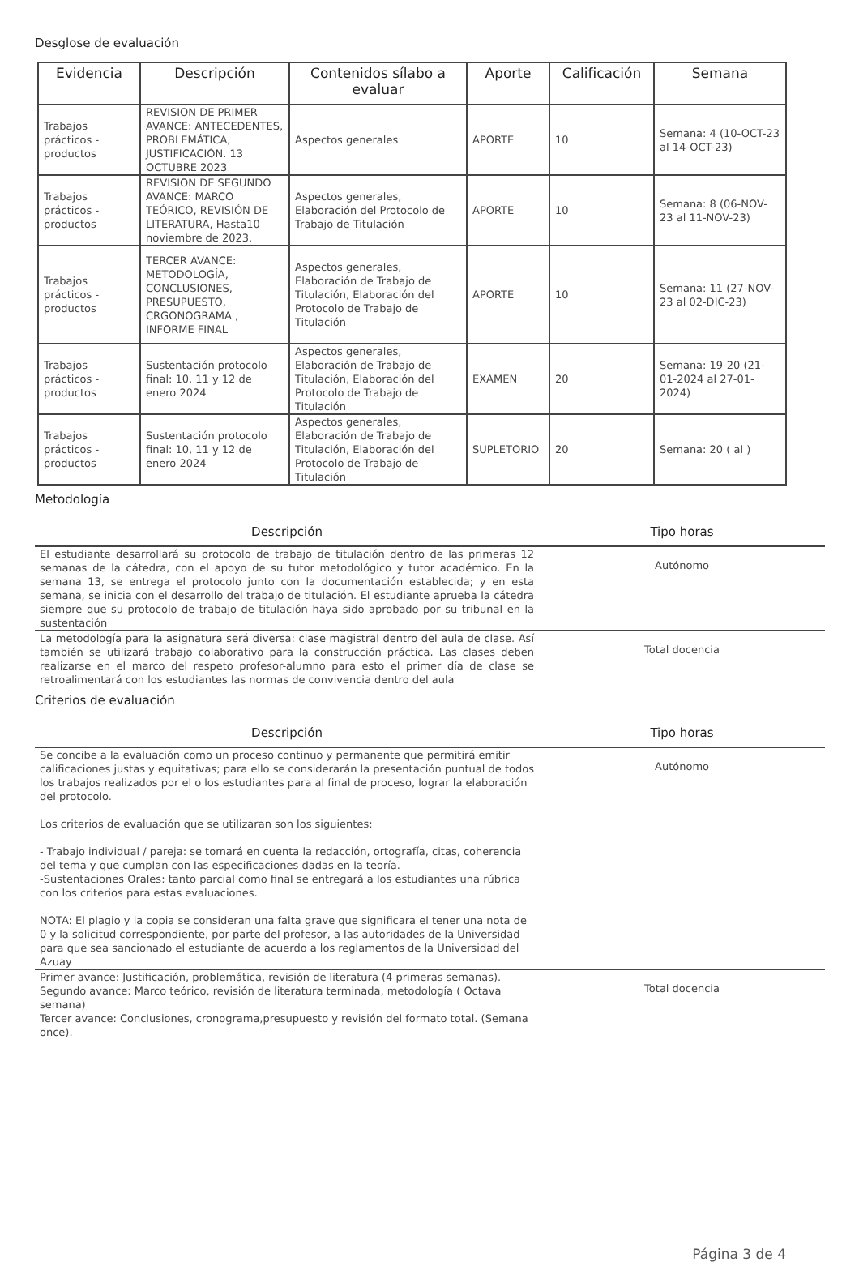Desglose de evaluación
| Evidencia | Descripción | Contenidos sílabo a evaluar | Aporte | Calificación | Semana |
| --- | --- | --- | --- | --- | --- |
| Trabajos prácticos - productos | REVISION DE PRIMER AVANCE: ANTECEDENTES, PROBLEMÁTICA, JUSTIFICACIÓN. 13 OCTUBRE 2023 | Aspectos generales | APORTE | 10 | Semana: 4 (10-OCT-23 al 14-OCT-23) |
| Trabajos prácticos - productos | REVISION DE SEGUNDO AVANCE: MARCO TEÓRICO, REVISIÓN DE LITERATURA, Hasta10 noviembre de 2023. | Aspectos generales, Elaboración del Protocolo de Trabajo de Titulación | APORTE | 10 | Semana: 8 (06-NOV-23 al 11-NOV-23) |
| Trabajos prácticos - productos | TERCER AVANCE: METODOLOGÍA, CONCLUSIONES, PRESUPUESTO, CRGONOGRAMA , INFORME FINAL | Aspectos generales, Elaboración de Trabajo de Titulación, Elaboración del Protocolo de Trabajo de Titulación | APORTE | 10 | Semana: 11 (27-NOV-23 al 02-DIC-23) |
| Trabajos prácticos - productos | Sustentación protocolo final: 10, 11 y 12 de enero 2024 | Aspectos generales, Elaboración de Trabajo de Titulación, Elaboración del Protocolo de Trabajo de Titulación | EXAMEN | 20 | Semana: 19-20 (21-01-2024 al 27-01-2024) |
| Trabajos prácticos - productos | Sustentación protocolo final: 10, 11 y 12 de enero 2024 | Aspectos generales, Elaboración de Trabajo de Titulación, Elaboración del Protocolo de Trabajo de Titulación | SUPLETORIO | 20 | Semana: 20 ( al ) |
Metodología
| Descripción | Tipo horas |
| --- | --- |
| El estudiante desarrollará su protocolo de trabajo de titulación dentro de las primeras 12 semanas de la cátedra, con el apoyo de su tutor metodológico y tutor académico. En la semana 13, se entrega el protocolo junto con la documentación establecida; y en esta semana, se inicia con el desarrollo del trabajo de titulación. El estudiante aprueba la cátedra siempre que su protocolo de trabajo de titulación haya sido aprobado por su tribunal en la sustentación | Autónomo |
| La metodología para la asignatura será diversa: clase magistral dentro del aula de clase. Así también se utilizará trabajo colaborativo para la construcción práctica. Las clases deben realizarse en el marco del respeto profesor-alumno para esto el primer día de clase se retroalimentará con los estudiantes las normas de convivencia dentro del aula | Total docencia |
Criterios de evaluación
| Descripción | Tipo horas |
| --- | --- |
| Se concibe a la evaluación como un proceso continuo y permanente que permitirá emitir calificaciones justas y equitativas; para ello se considerarán la presentación puntual de todos los trabajos realizados por el o los estudiantes para al final de proceso, lograr la elaboración del protocolo. Los criterios de evaluación que se utilizaran son los siguientes: - Trabajo individual / pareja: se tomará en cuenta la redacción, ortografía, citas, coherencia del tema y que cumplan con las especificaciones dadas en la teoría. -Sustentaciones Orales: tanto parcial como final se entregará a los estudiantes una rúbrica con los criterios para estas evaluaciones. NOTA: El plagio y la copia se consideran una falta grave que significara el tener una nota de 0 y la solicitud correspondiente, por parte del profesor, a las autoridades de la Universidad para que sea sancionado el estudiante de acuerdo a los reglamentos de la Universidad del Azuay | Autónomo |
| Primer avance: Justificación, problemática, revisión de literatura (4 primeras semanas). Segundo avance: Marco teórico, revisión de literatura terminada, metodología ( Octava semana) Tercer avance: Conclusiones, cronograma,presupuesto y revisión del formato total. (Semana once). | Total docencia |
Página 3 de 4